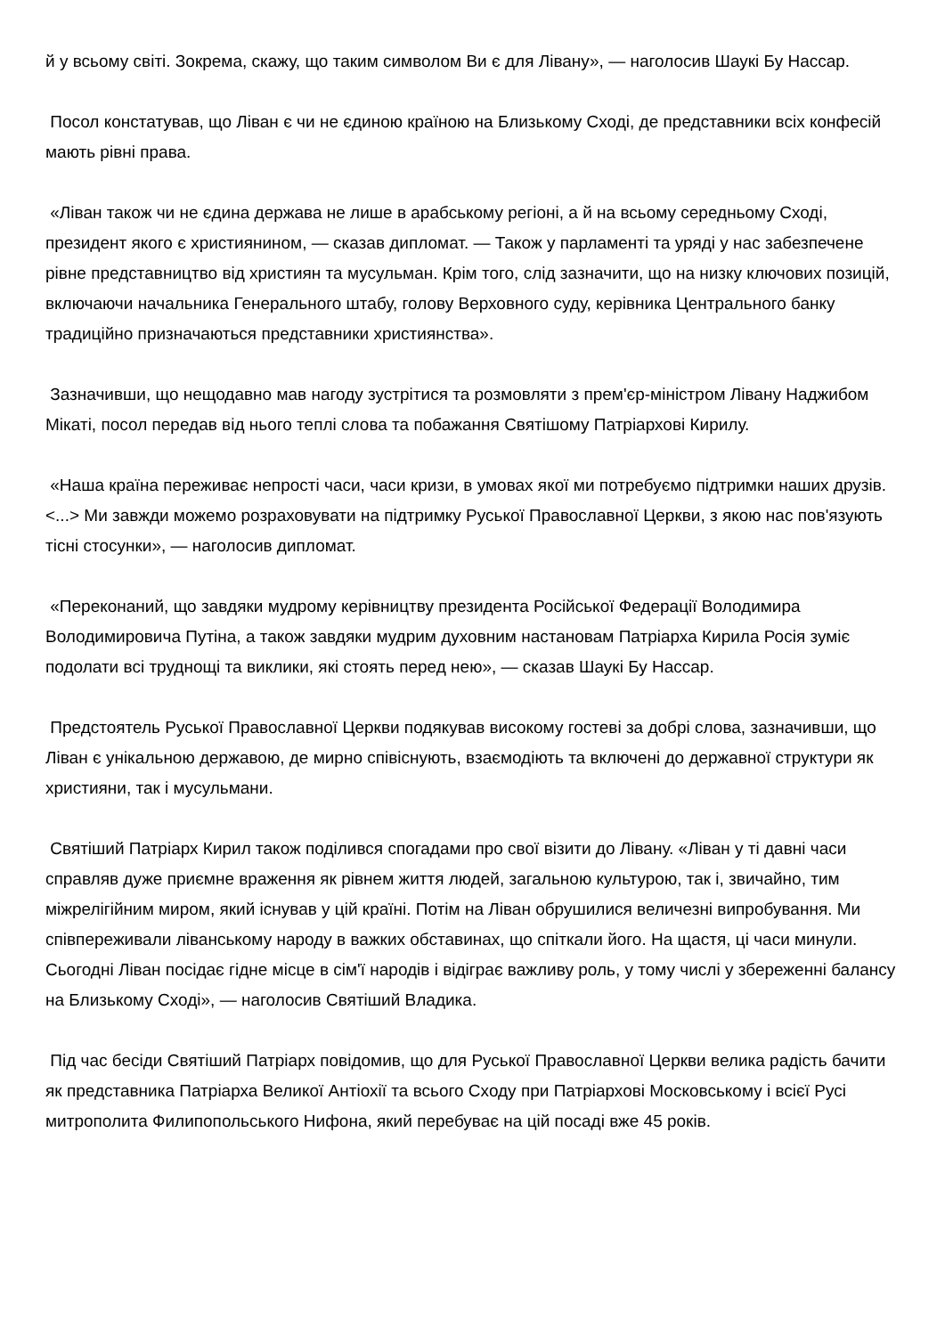й у всьому світі. Зокрема, скажу, що таким символом Ви є для Лівану», — наголосив Шаукі Бу Нассар.
Посол констатував, що Ліван є чи не єдиною країною на Близькому Сході, де представники всіх конфесій мають рівні права.
«Ліван також чи не єдина держава не лише в арабському регіоні, а й на всьому середньому Сході, президент якого є християнином, — сказав дипломат. — Також у парламенті та уряді у нас забезпечене рівне представництво від християн та мусульман. Крім того, слід зазначити, що на низку ключових позицій, включаючи начальника Генерального штабу, голову Верховного суду, керівника Центрального банку традиційно призначаються представники християнства».
Зазначивши, що нещодавно мав нагоду зустрітися та розмовляти з прем'єр-міністром Лівану Наджибом Мікаті, посол передав від нього теплі слова та побажання Святішому Патріархові Кирилу.
«Наша країна переживає непрості часи, часи кризи, в умовах якої ми потребуємо підтримки наших друзів. <...> Ми завжди можемо розраховувати на підтримку Руської Православної Церкви, з якою нас пов'язують тісні стосунки», — наголосив дипломат.
«Переконаний, що завдяки мудрому керівництву президента Російської Федерації Володимира Володимировича Путіна, а також завдяки мудрим духовним настановам Патріарха Кирила Росія зуміє подолати всі труднощі та виклики, які стоять перед нею», — сказав Шаукі Бу Нассар.
Предстоятель Руської Православної Церкви подякував високому гостеві за добрі слова, зазначивши, що Ліван є унікальною державою, де мирно співіснують, взаємодіють та включені до державної структури як християни, так і мусульмани.
Святіший Патріарх Кирил також поділився спогадами про свої візити до Лівану. «Ліван у ті давні часи справляв дуже приємне враження як рівнем життя людей, загальною культурою, так і, звичайно, тим міжрелігійним миром, який існував у цій країні. Потім на Ліван обрушилися величезні випробування. Ми співпереживали ліванському народу в важких обставинах, що спіткали його. На щастя, ці часи минули. Сьогодні Ліван посідає гідне місце в сім'ї народів і відіграє важливу роль, у тому числі у збереженні балансу на Близькому Сході», — наголосив Святіший Владика.
Під час бесіди Святіший Патріарх повідомив, що для Руської Православної Церкви велика радість бачити як представника Патріарха Великої Антіохії та всього Сходу при Патріархові Московському і всієї Русі митрополита Филипопольського Нифона, який перебуває на цій посаді вже 45 років.